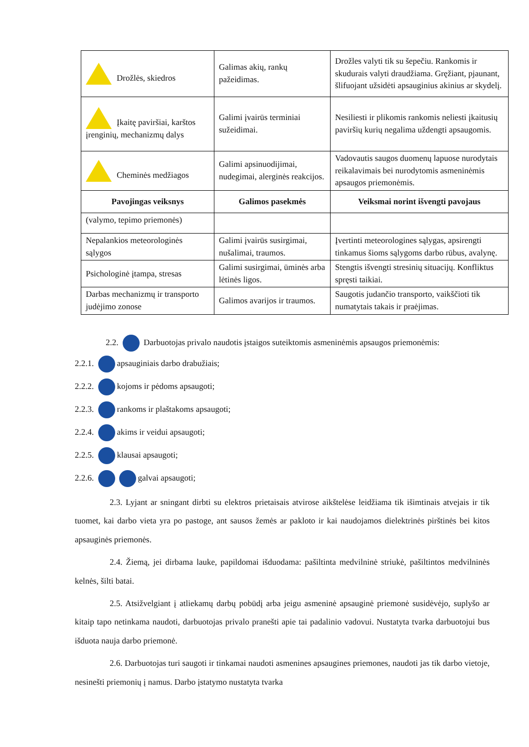| Drožlės, skiedros | Galimas akių, rankų pažeidimas. | Drožles valyti tik su šepečiu. Rankomis ir skudurais valyti draudžiama. Gręžiant, pjaunant, šlifuojant užsidėti apsauginius akinius ar skydelį. |
| Įkaitę paviršiai, karštos įrenginių, mechanizmų dalys | Galimi įvairūs terminiai sužeidimai. | Nesiliesti ir plikomis rankomis neliesti įkaitusių paviršių kurių negalima uždengti apsaugomis. |
| Cheminės medžiagos | Galimi apsinuodijimai, nudegimai, alerginės reakcijos. | Vadovautis saugos duomenų lapuose nurodytais reikalavimais bei nurodytomis asmeninėmis apsaugos priemonėmis. |
| Pavojingas veiksnys | Galimos pasekmės | Veiksmai norint išvengti pavojaus |
| (valymo, tepimo priemonės) | | |
| Nepalankios meteorologinės sąlygos | Galimi įvairūs susirgimai, nušalimai, traumos. | Įvertinti meteorologines sąlygas, apsirengti tinkamus šioms sąlygoms darbo rūbus, avalynę. |
| Psichologinė įtampa, stresas | Galimi susirgimai, ūminės arba lėtinės ligos. | Stengtis išvengti stresinių situacijų. Konfliktus spręsti taikiai. |
| Darbas mechanizmų ir transporto judėjimo zonose | Galimos avarijos ir traumos. | Saugotis judančio transporto, vaikščioti tik numatytais takais ir praėjimas. |
2.2. Darbuotojas privalo naudotis įstaigos suteiktomis asmeninėmis apsaugos priemonėmis:
2.2.1. apsauginiais darbo drabužiais;
2.2.2. kojoms ir pėdoms apsaugoti;
2.2.3. rankoms ir plaštakoms apsaugoti;
2.2.4. akims ir veidui apsaugoti;
2.2.5. klausai apsaugoti;
2.2.6. galvai apsaugoti;
2.3. Lyjant ar sningant dirbti su elektros prietaisais atvirose aikštelėse leidžiama tik išimtinais atvejais ir tik tuomet, kai darbo vieta yra po pastoge, ant sausos žemės ar pakloto ir kai naudojamos dielektrinės pirštinės bei kitos apsauginės priemonės.
2.4. Žiemą, jei dirbama lauke, papildomai išduodama: pašiltinta medvilninė striukė, pašiltintos medvilninės kelnės, šilti batai.
2.5. Atsižvelgiant į atliekamų darbų pobūdį arba jeigu asmeninė apsauginė priemonė susidėvėjo, suplyšo ar kitaip tapo netinkama naudoti, darbuotojas privalo pranešti apie tai padalinio vadovui. Nustatyta tvarka darbuotojui bus išduota nauja darbo priemonė.
2.6. Darbuotojas turi saugoti ir tinkamai naudoti asmenines apsaugines priemones, naudoti jas tik darbo vietoje, nesinešti priemonių į namus. Darbo įstatymo nustatyta tvarka